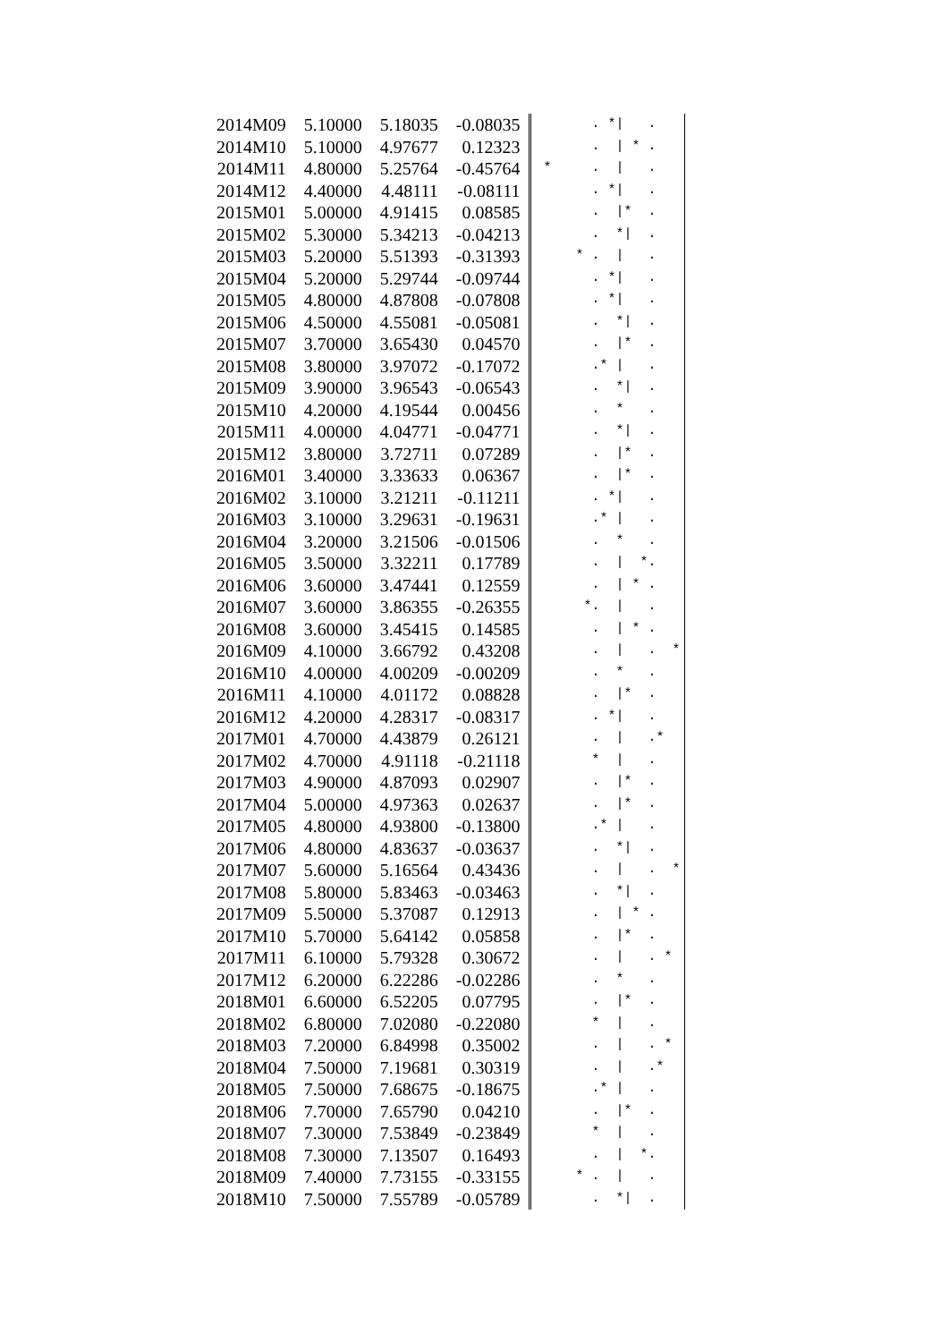| 2014M09 | 5.10000 | 5.18035 | -0.08035 | . */ . |
| 2014M10 | 5.10000 | 4.97677 | 0.12323 | . / * . |
| 2014M11 | 4.80000 | 5.25764 | -0.45764 | * . / . |
| 2014M12 | 4.40000 | 4.48111 | -0.08111 | . */ . |
| 2015M01 | 5.00000 | 4.91415 | 0.08585 | . /* . |
| 2015M02 | 5.30000 | 5.34213 | -0.04213 | . */ . |
| 2015M03 | 5.20000 | 5.51393 | -0.31393 | * . / . |
| 2015M04 | 5.20000 | 5.29744 | -0.09744 | . */ . |
| 2015M05 | 4.80000 | 4.87808 | -0.07808 | . */ . |
| 2015M06 | 4.50000 | 4.55081 | -0.05081 | . */ . |
| 2015M07 | 3.70000 | 3.65430 | 0.04570 | . /* . |
| 2015M08 | 3.80000 | 3.97072 | -0.17072 | .* / . |
| 2015M09 | 3.90000 | 3.96543 | -0.06543 | . */ . |
| 2015M10 | 4.20000 | 4.19544 | 0.00456 | . * . |
| 2015M11 | 4.00000 | 4.04771 | -0.04771 | . */ . |
| 2015M12 | 3.80000 | 3.72711 | 0.07289 | . /* . |
| 2016M01 | 3.40000 | 3.33633 | 0.06367 | . /* . |
| 2016M02 | 3.10000 | 3.21211 | -0.11211 | . */ . |
| 2016M03 | 3.10000 | 3.29631 | -0.19631 | .* / . |
| 2016M04 | 3.20000 | 3.21506 | -0.01506 | . * . |
| 2016M05 | 3.50000 | 3.32211 | 0.17789 | . / *. |
| 2016M06 | 3.60000 | 3.47441 | 0.12559 | . / * . |
| 2016M07 | 3.60000 | 3.86355 | -0.26355 | *. / . |
| 2016M08 | 3.60000 | 3.45415 | 0.14585 | . / * . |
| 2016M09 | 4.10000 | 3.66792 | 0.43208 | . / . * |
| 2016M10 | 4.00000 | 4.00209 | -0.00209 | . * . |
| 2016M11 | 4.10000 | 4.01172 | 0.08828 | . /* . |
| 2016M12 | 4.20000 | 4.28317 | -0.08317 | . */ . |
| 2017M01 | 4.70000 | 4.43879 | 0.26121 | . / .* |
| 2017M02 | 4.70000 | 4.91118 | -0.21118 | * / . |
| 2017M03 | 4.90000 | 4.87093 | 0.02907 | . /* . |
| 2017M04 | 5.00000 | 4.97363 | 0.02637 | . /* . |
| 2017M05 | 4.80000 | 4.93800 | -0.13800 | .* / . |
| 2017M06 | 4.80000 | 4.83637 | -0.03637 | . */ . |
| 2017M07 | 5.60000 | 5.16564 | 0.43436 | . / . * |
| 2017M08 | 5.80000 | 5.83463 | -0.03463 | . */ . |
| 2017M09 | 5.50000 | 5.37087 | 0.12913 | . / * . |
| 2017M10 | 5.70000 | 5.64142 | 0.05858 | . /* . |
| 2017M11 | 6.10000 | 5.79328 | 0.30672 | . / . * |
| 2017M12 | 6.20000 | 6.22286 | -0.02286 | . * . |
| 2018M01 | 6.60000 | 6.52205 | 0.07795 | . /* . |
| 2018M02 | 6.80000 | 7.02080 | -0.22080 | * / . |
| 2018M03 | 7.20000 | 6.84998 | 0.35002 | . / . * |
| 2018M04 | 7.50000 | 7.19681 | 0.30319 | . / .* |
| 2018M05 | 7.50000 | 7.68675 | -0.18675 | .* / . |
| 2018M06 | 7.70000 | 7.65790 | 0.04210 | . /* . |
| 2018M07 | 7.30000 | 7.53849 | -0.23849 | * / . |
| 2018M08 | 7.30000 | 7.13507 | 0.16493 | . / *. |
| 2018M09 | 7.40000 | 7.73155 | -0.33155 | * . / . |
| 2018M10 | 7.50000 | 7.55789 | -0.05789 | . */ . |